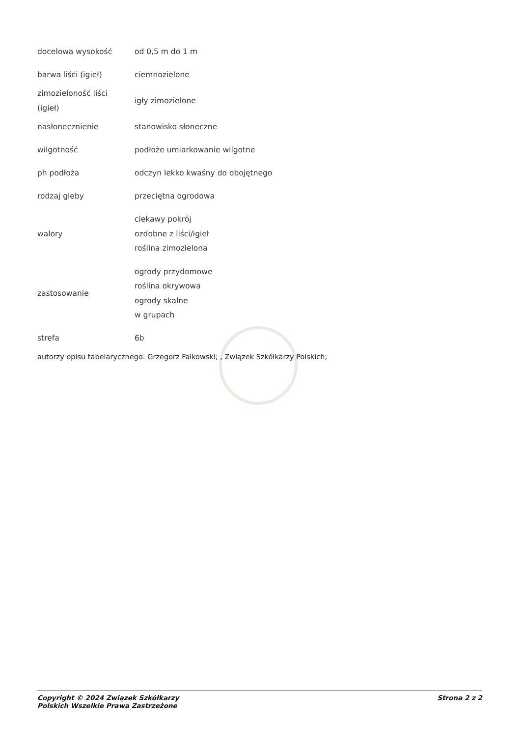| docelowa wysokość | od 0,5 m do 1 m |
| barwa liści (igieł) | ciemnozielone |
| zimozieloność liści (igieł) | igły zimozielone |
| nasłonecznienie | stanowisko słoneczne |
| wilgotność | podłoże umiarkowanie wilgotne |
| ph podłoża | odczyn lekko kwaśny do obojętnego |
| rodzaj gleby | przeciętna ogrodowa |
| walory | ciekawy pokrój ozdobne z liści/igieł roślina zimozielona |
| zastosowanie | ogrody przydomowe roślina okrywowa ogrody skalne w grupach |
| strefa | 6b |
autorzy opisu tabelarycznego: Grzegorz Falkowski; , Związek Szkółkarzy Polskich;
Copyright © 2024 Związek Szkółkarzy
Polskich Wszelkie Prawa Zastrzeżone
Strona 2 z 2